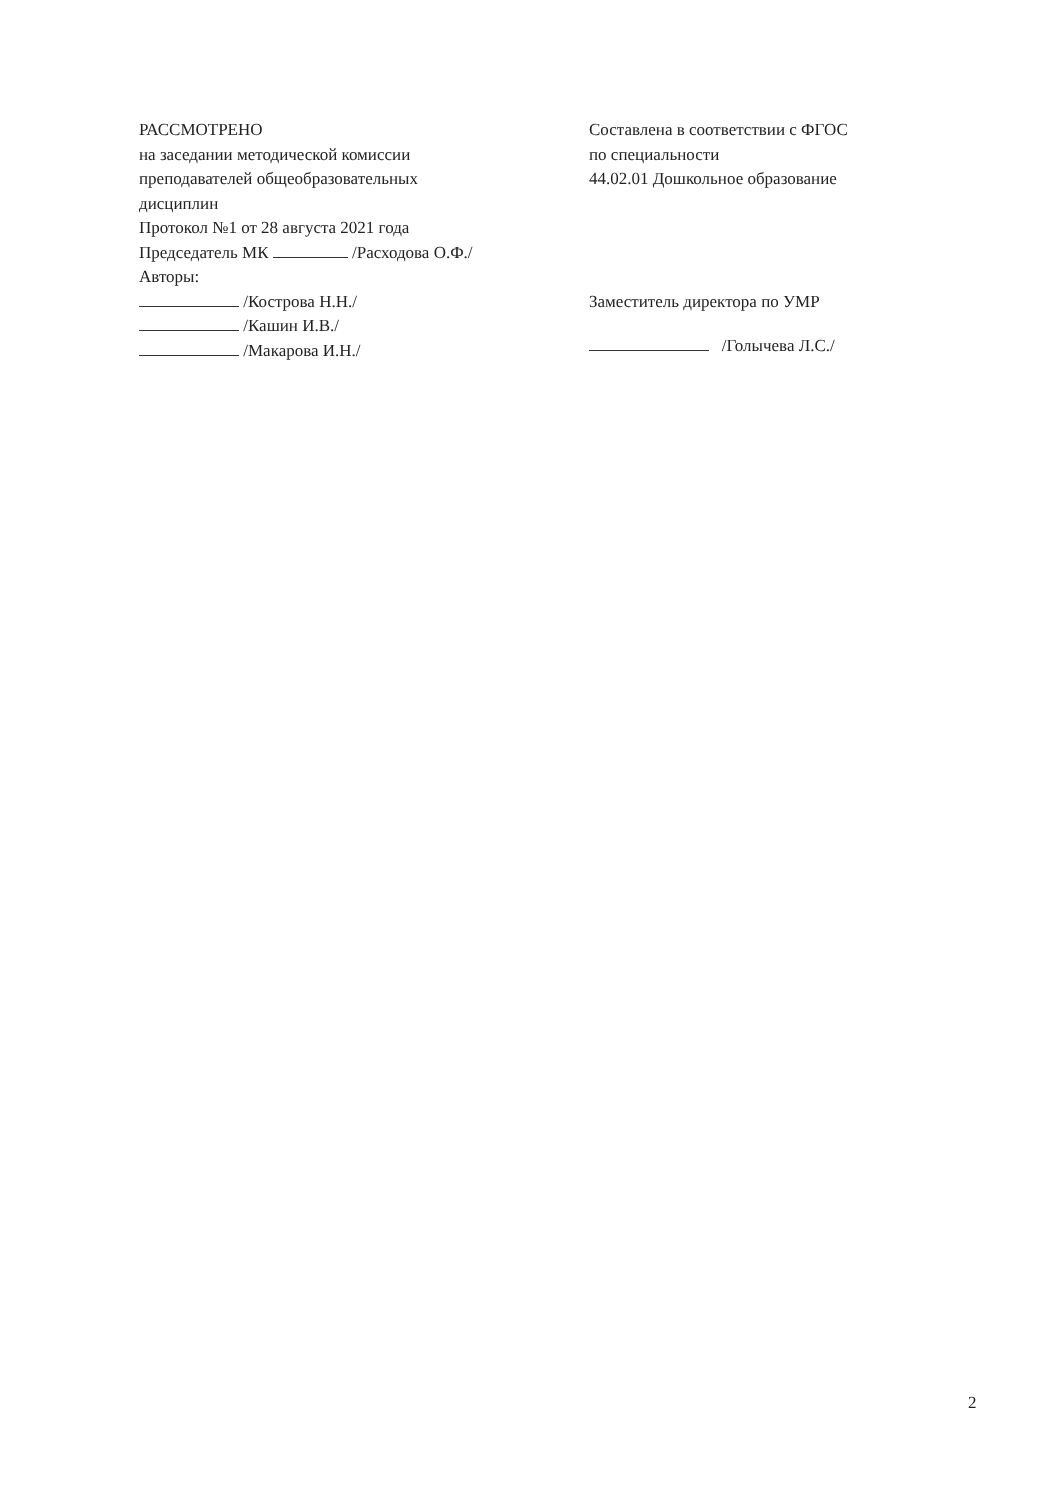РАССМОТРЕНО
на заседании методической комиссии
преподавателей общеобразовательных
дисциплин
Протокол №1 от 28 августа 2021 года
Председатель МК /Расходова О.Ф./
Авторы:
/Кострова Н.Н./
/Кашин И.В./
/Макарова И.Н./
Составлена в соответствии с ФГОС
по специальности
44.02.01 Дошкольное образование
Заместитель директора по УМР
/Голычева Л.С./
2